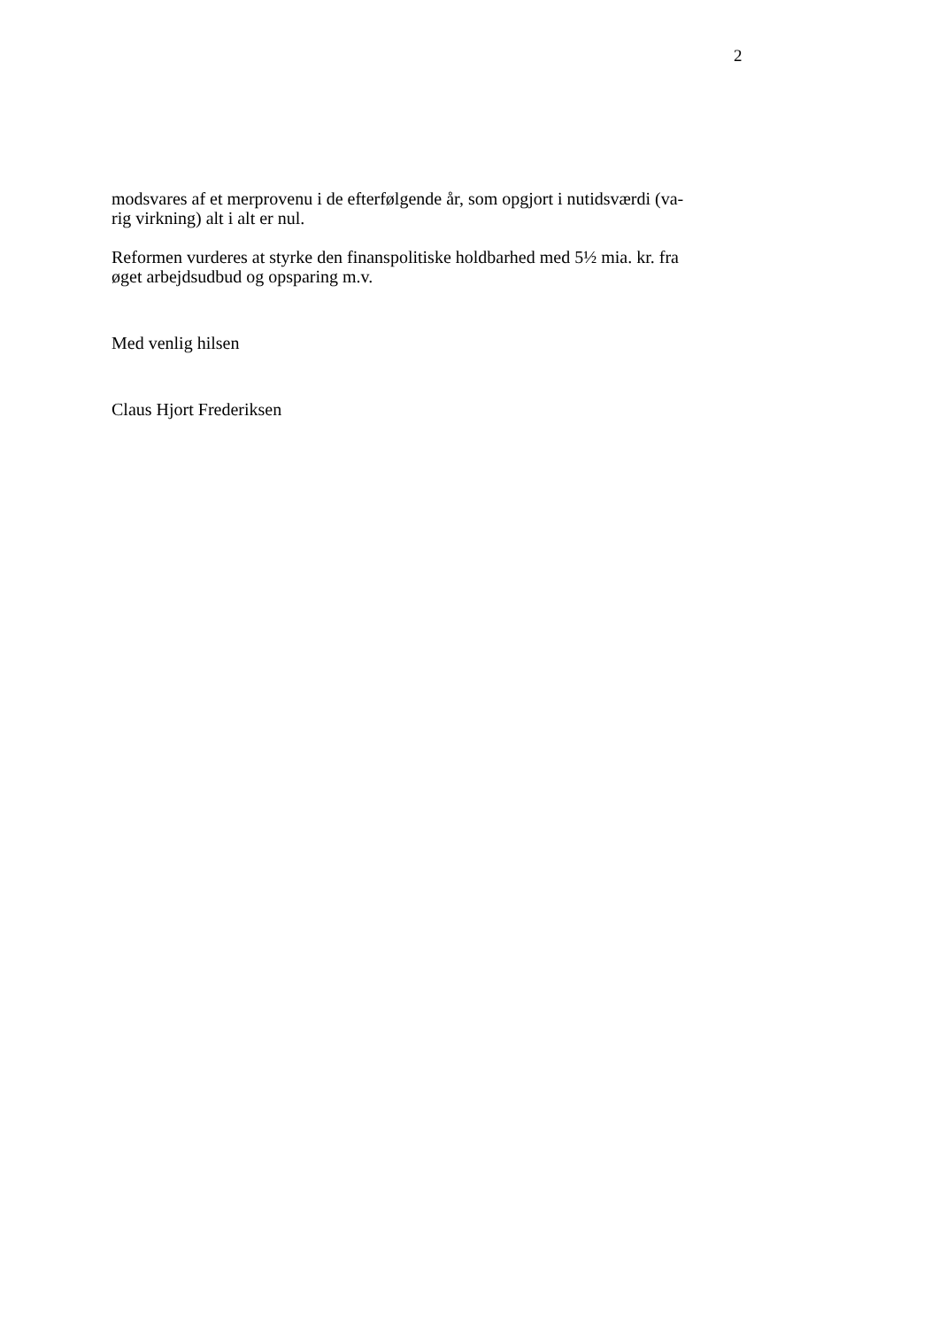2
modsvares af et merprovenu i de efterfølgende år, som opgjort i nutidsværdi (va-
rig virkning) alt i alt er nul.
Reformen vurderes at styrke den finanspolitiske holdbarhed med 5½ mia. kr. fra
øget arbejdsudbud og opsparing m.v.
Med venlig hilsen
Claus Hjort Frederiksen